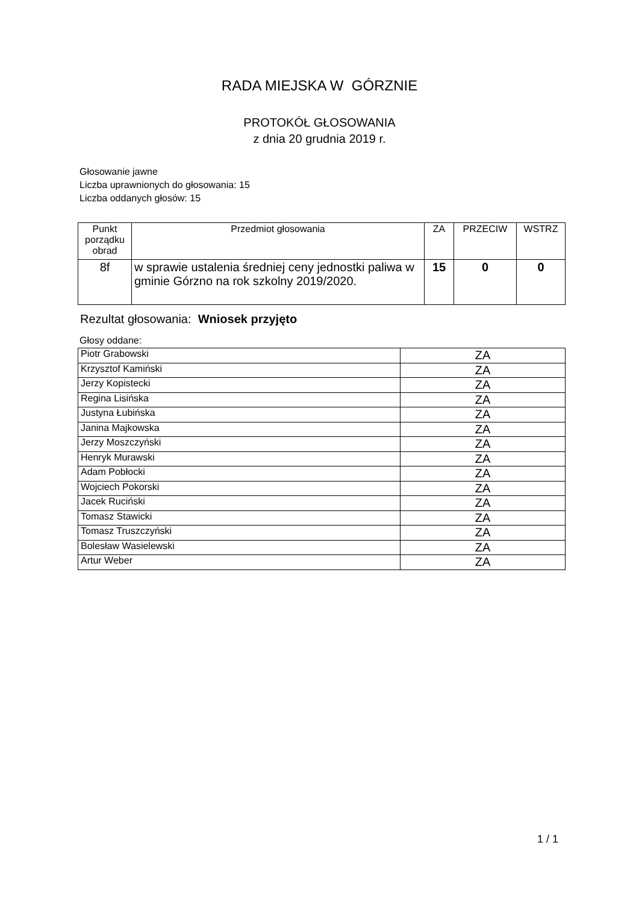RADA MIEJSKA W GÓRZNIE
PROTOKÓŁ GŁOSOWANIA
z dnia 20 grudnia 2019 r.
Głosowanie jawne
Liczba uprawnionych do głosowania: 15
Liczba oddanych głosów: 15
| Punkt porządku obrad | Przedmiot głosowania | ZA | PRZECIW | WSTRZ |
| --- | --- | --- | --- | --- |
| 8f | w sprawie ustalenia średniej ceny jednostki paliwa w gminie Górzno na rok szkolny 2019/2020. | 15 | 0 | 0 |
Rezultat głosowania: Wniosek przyjęto
Głosy oddane:
| Piotr Grabowski | ZA |
| Krzysztof Kamiński | ZA |
| Jerzy Kopistecki | ZA |
| Regina Lisińska | ZA |
| Justyna Łubińska | ZA |
| Janina Majkowska | ZA |
| Jerzy Moszczyński | ZA |
| Henryk Murawski | ZA |
| Adam Pobłocki | ZA |
| Wojciech Pokorski | ZA |
| Jacek Ruciński | ZA |
| Tomasz Stawicki | ZA |
| Tomasz Truszczyński | ZA |
| Bolesław Wasielewski | ZA |
| Artur Weber | ZA |
1 / 1